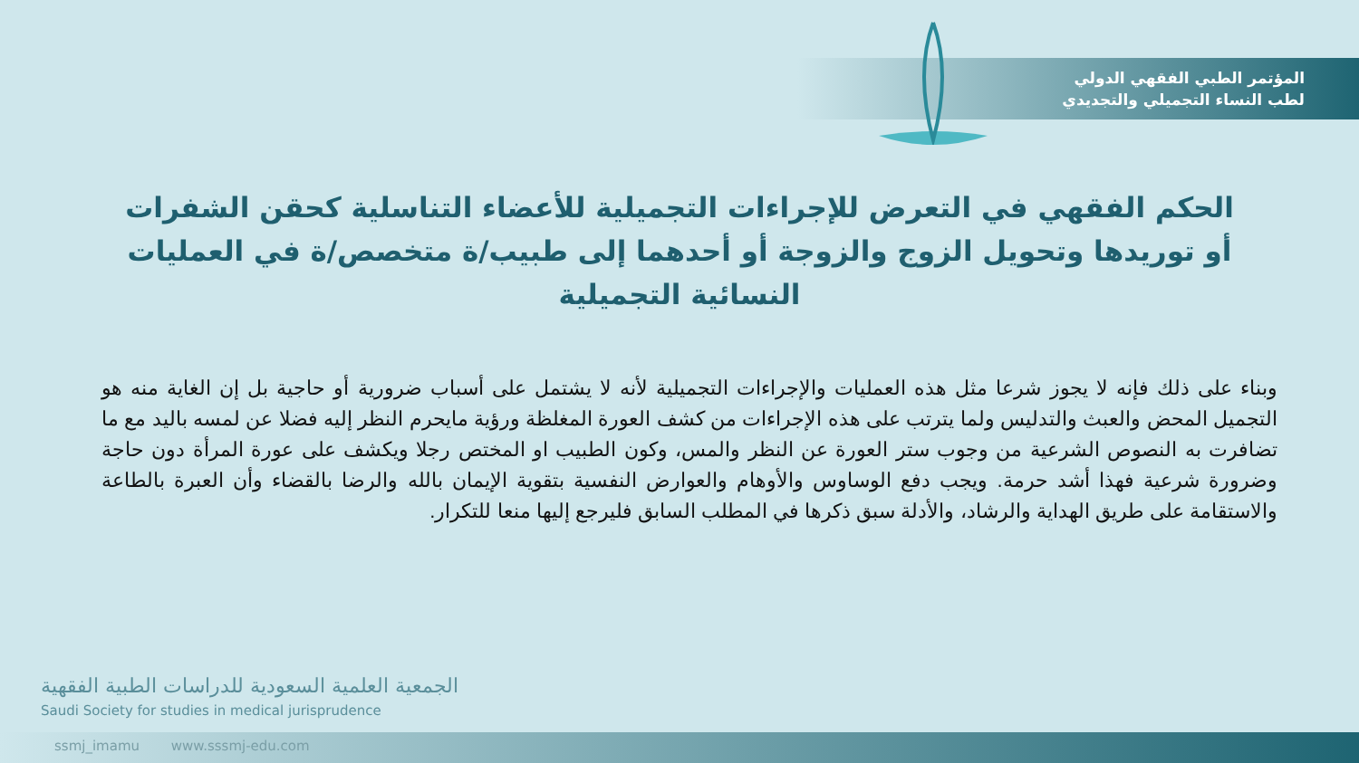المؤتمر الطبي الفقهي الدولي
لطب النساء التجميلي والتجديدي
الحكم الفقهي في التعرض للإجراءات التجميلية للأعضاء التناسلية كحقن الشفرات أو توريدها وتحويل الزوج والزوجة أو أحدهما إلى طبيب/ة متخصص/ة في العمليات النسائية التجميلية
وبناء على ذلك فإنه لا يجوز شرعا مثل هذه العمليات والإجراءات التجميلية لأنه لا يشتمل على أسباب ضرورية أو حاجية بل إن الغاية منه هو التجميل المحض والعبث والتدليس ولما يترتب على هذه الإجراءات من كشف العورة المغلظة ورؤية مايحرم النظر إليه فضلا عن لمسه باليد مع ما تضافرت به النصوص الشرعية من وجوب ستر العورة عن النظر والمس، وكون الطبيب او المختص رجلا ويكشف على عورة المرأة دون حاجة وضرورة شرعية فهذا أشد حرمة. ويجب دفع الوساوس والأوهام والعوارض النفسية بتقوية الإيمان بالله والرضا بالقضاء وأن العبرة بالطاعة والاستقامة على طريق الهداية والرشاد، والأدلة سبق ذكرها في المطلب السابق فليرجع إليها منعا للتكرار.
الجمعية العلمية السعودية للدراسات الطبية الفقهية
Saudi Society for studies in medical jurisprudence
ssmj_imamu www.sssmj-edu.com